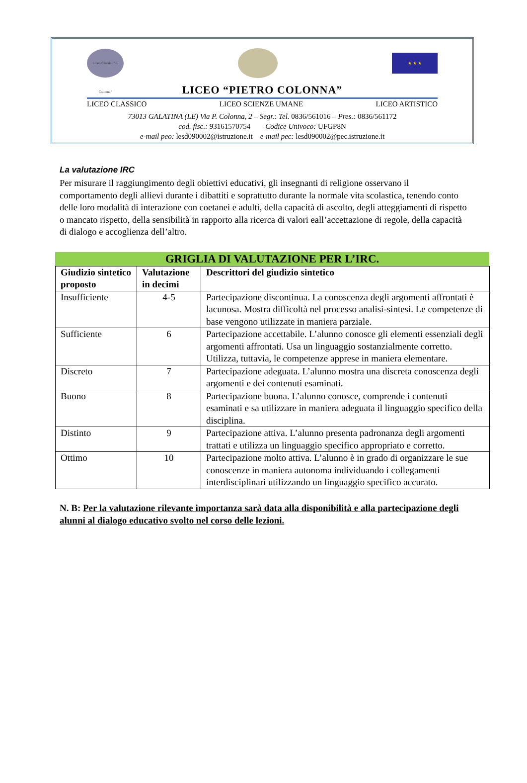Liceo Classico "P. Colonna"
★ ★ ★
LICEO “PIETRO COLONNA”
LICEO CLASSICO LICEO SCIENZE UMANE LICEO ARTISTICO
73013 GALATINA (LE) Via P. Colonna, 2 – Segr.: Tel. 0836/561016 – Pres.: 0836/561172
cod. fisc.: 93161570754 Codice Univoco: UFGP8N
e-mail peo: lesd090002@istruzione.it e-mail pec: lesd090002@pec.istruzione.it
La valutazione IRC
Per misurare il raggiungimento degli obiettivi educativi, gli insegnanti di religione osservano il comportamento degli allievi durante i dibattiti e soprattutto durante la normale vita scolastica, tenendo conto delle loro modalità di interazione con coetanei e adulti, della capacità di ascolto, degli atteggiamenti di rispetto o mancato rispetto, della sensibilità in rapporto alla ricerca di valori eall’accettazione di regole, della capacità di dialogo e accoglienza dell’altro.
GRIGLIA DI VALUTAZIONE PER L’IRC.
| Giudizio sintetico proposto | Valutazione in decimi | Descrittori del giudizio sintetico |
| --- | --- | --- |
| Insufficiente | 4-5 | Partecipazione discontinua. La conoscenza degli argomenti affrontati è lacunosa. Mostra difficoltà nel processo analisi-sintesi. Le competenze di base vengono utilizzate in maniera parziale. |
| Sufficiente | 6 | Partecipazione accettabile. L’alunno conosce gli elementi essenziali degli argomenti affrontati. Usa un linguaggio sostanzialmente corretto. Utilizza, tuttavia, le competenze apprese in maniera elementare. |
| Discreto | 7 | Partecipazione adeguata. L’alunno mostra una discreta conoscenza degli argomenti e dei contenuti esaminati. |
| Buono | 8 | Partecipazione buona. L’alunno conosce, comprende i contenuti esaminati e sa utilizzare in maniera adeguata il linguaggio specifico della disciplina. |
| Distinto | 9 | Partecipazione attiva. L’alunno presenta padronanza degli argomenti trattati e utilizza un linguaggio specifico appropriato e corretto. |
| Ottimo | 10 | Partecipazione molto attiva. L’alunno è in grado di organizzare le sue conoscenze in maniera autonoma individuando i collegamenti interdisciplinari utilizzando un linguaggio specifico accurato. |
N. B: Per la valutazione rilevante importanza sarà data alla disponibilità e alla partecipazione degli alunni al dialogo educativo svolto nel corso delle lezioni.